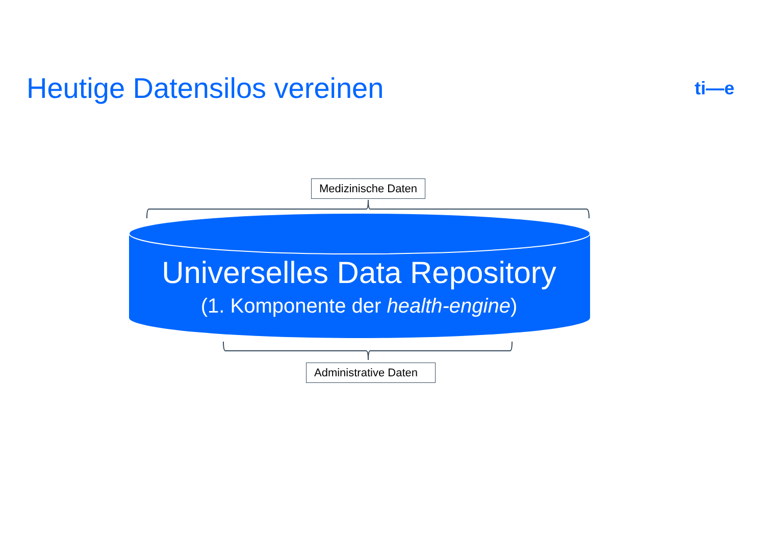Heutige Datensilos vereinen
ti—e
Medizinische Daten
Universelles Data Repository
(1. Komponente der health-engine)
Administrative Daten